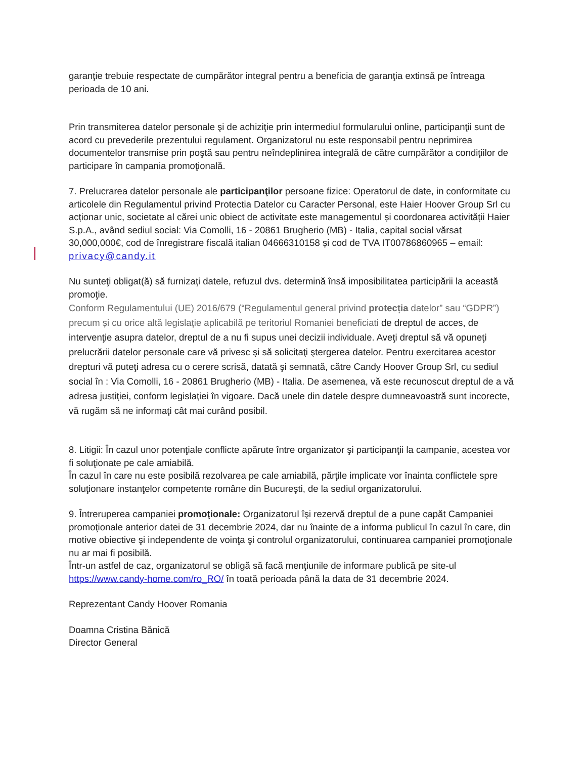garanţie trebuie respectate de cumpărător integral pentru a beneficia de garanţia extinsă pe întreaga perioada de 10 ani.
Prin transmiterea datelor personale şi de achiziţie prin intermediul formularului online, participanţii sunt de acord cu prevederile prezentului regulament. Organizatorul nu este responsabil pentru neprimirea documentelor transmise prin poştă sau pentru neîndeplinirea integrală de către cumpărător a condiţiilor de participare în campania promoţională.
7. Prelucrarea datelor personale ale participanţilor persoane fizice: Operatorul de date, in conformitate cu articolele din Regulamentul privind Protectia Datelor cu Caracter Personal, este Haier Hoover Group Srl cu acționar unic, societate al cărei unic obiect de activitate este managementul și coordonarea activității Haier S.p.A., având sediul social: Via Comolli, 16 - 20861 Brugherio (MB) - Italia, capital social vărsat 30,000,000€, cod de înregistrare fiscală italian 04666310158 și cod de TVA IT00786860965 – email: privacy@candy.it
Nu sunteţi obligat(ă) să furnizaţi datele, refuzul dvs. determină însă imposibilitatea participării la această promoţie.
Conform Regulamentului (UE) 2016/679 (“Regulamentul general privind protecția datelor” sau “GDPR”) precum și cu orice altă legislație aplicabilă pe teritoriul Romaniei beneficiati de dreptul de acces, de intervenţie asupra datelor, dreptul de a nu fi supus unei decizii individuale. Aveţi dreptul să vă opuneţi prelucrării datelor personale care vă privesc şi să solicitaţi ştergerea datelor. Pentru exercitarea acestor drepturi vă puteţi adresa cu o cerere scrisă, datată şi semnată, către Candy Hoover Group Srl, cu sediul social în : Via Comolli, 16 - 20861 Brugherio (MB) - Italia. De asemenea, vă este recunoscut dreptul de a vă adresa justiţiei, conform legislaţiei în vigoare. Dacă unele din datele despre dumneavoastră sunt incorecte, vă rugăm să ne informaţi cât mai curând posibil.
8. Litigii: În cazul unor potenţiale conflicte apărute între organizator şi participanţii la campanie, acestea vor fi soluţionate pe cale amiabilă.
În cazul în care nu este posibilă rezolvarea pe cale amiabilă, părţile implicate vor înainta conflictele spre soluţionare instanţelor competente române din Bucureşti, de la sediul organizatorului.
9. Întreruperea campaniei promoţionale: Organizatorul îşi rezervă dreptul de a pune capăt Campaniei promoţionale anterior datei de 31 decembrie 2024, dar nu înainte de a informa publicul în cazul în care, din motive obiective şi independente de voinţa şi controlul organizatorului, continuarea campaniei promoţionale nu ar mai fi posibilă.
Într-un astfel de caz, organizatorul se obligă să facă menţiunile de informare publică pe site-ul https://www.candy-home.com/ro_RO/ în toată perioada până la data de 31 decembrie 2024.
Reprezentant Candy Hoover Romania
Doamna Cristina Bănică
Director General